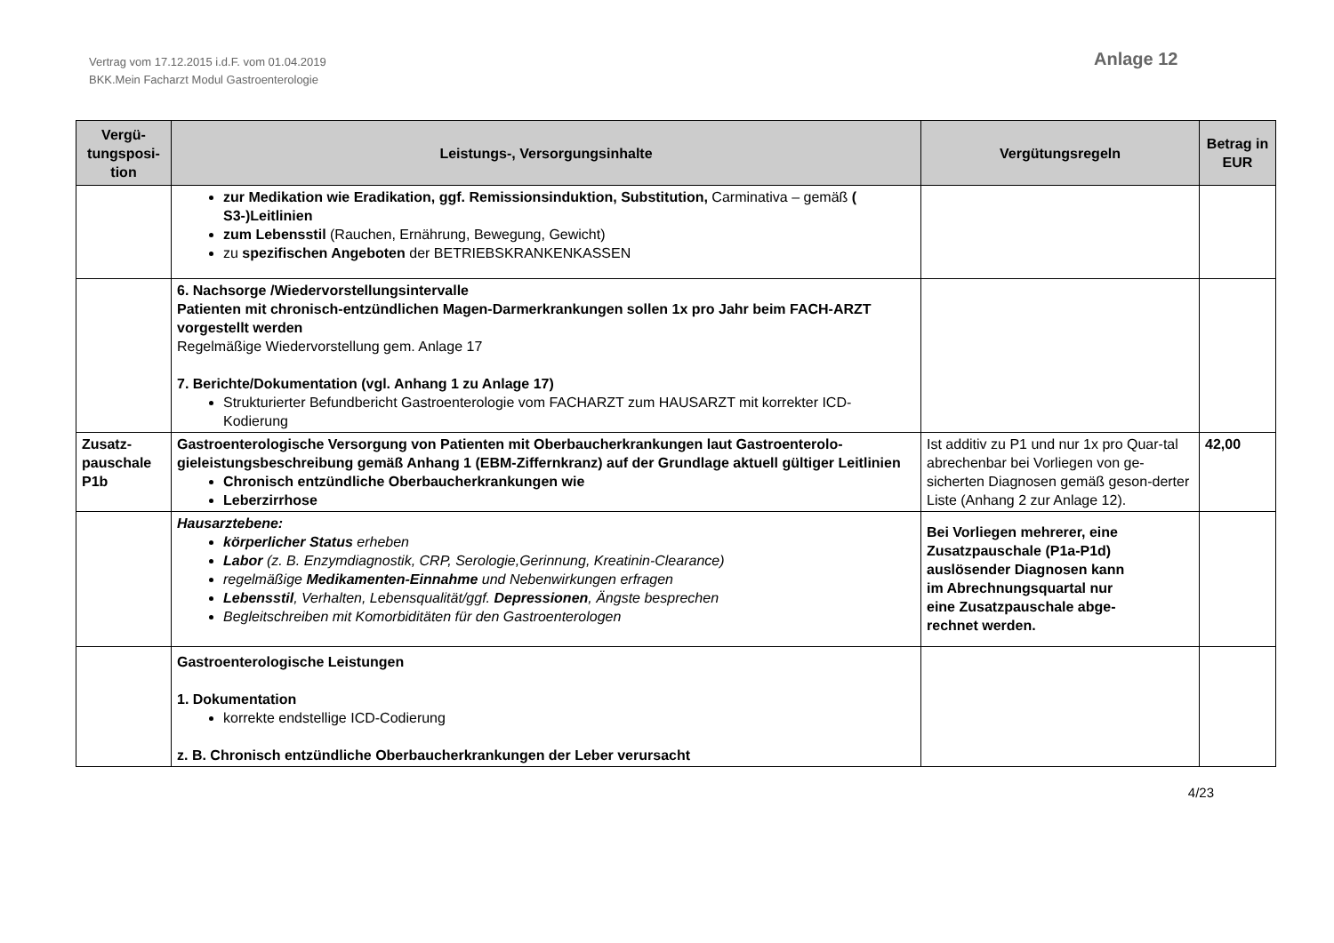Vertrag vom 17.12.2015 i.d.F. vom 01.04.2019
BKK.Mein Facharzt Modul Gastroenterologie
Anlage 12
| Vergü- tungsposi- tion | Leistungs-, Versorgungsinhalte | Vergütungsregeln | Betrag in EUR |
| --- | --- | --- | --- |
| | zur Medikation wie Eradikation, ggf. Remissionsinduktion, Substitution, Carminativa – gemäß ( S3-)Leitlinien zum Lebensstil (Rauchen, Ernährung, Bewegung, Gewicht) zu spezifischen Angeboten der BETRIEBSKRANKENKASSEN | | |
| | 6. Nachsorge /Wiedervorstellungsintervalle Patienten mit chronisch-entzündlichen Magen-Darmerkrankungen sollen 1x pro Jahr beim FACH-ARZT vorgestellt werden Regelmäßige Wiedervorstellung gem. Anlage 17 7. Berichte/Dokumentation (vgl. Anhang 1 zu Anlage 17) Strukturierter Befundbericht Gastroenterologie vom FACHARZT zum HAUSARZT mit korrekter ICD-Kodierung | | |
| Zusatz-pauschale P1b | Gastroenterologische Versorgung von Patienten mit Oberbaucherkrankungen laut Gastroenterolo-gieleistungsbeschreibung gemäß Anhang 1 (EBM-Ziffernkranz) auf der Grundlage aktuell gültiger Leitlinien Chronisch entzündliche Oberbaucherkrankungen wie Leberzirrhose | Ist additiv zu P1 und nur 1x pro Quar-tal abrechenbar bei Vorliegen von ge-sicherten Diagnosen gemäß geson-derter Liste (Anhang 2 zur Anlage 12). | 42,00 |
| | Hausarztebene: körperlicher Status erheben Labor (z. B. Enzymdiagnostik, CRP, Serologie,Gerinnung, Kreatinin-Clearance) regelmäßige Medikamenten-Einnahme und Nebenwirkungen erfragen Lebensstil , Verhalten, Lebensqualität/ggf. Depressionen , Ängste besprechen Begleitschreiben mit Komorbiditäten für den Gastroenterologen | Bei Vorliegen mehrerer, eine Zusatzpauschale (P1a-P1d) auslösender Diagnosen kann im Abrechnungsquartal nur eine Zusatzpauschale abge- rechnet werden. | |
| | Gastroenterologische Leistungen 1. Dokumentation korrekte endstellige ICD-Codierung z. B. Chronisch entzündliche Oberbaucherkrankungen der Leber verursacht | | |
4/23